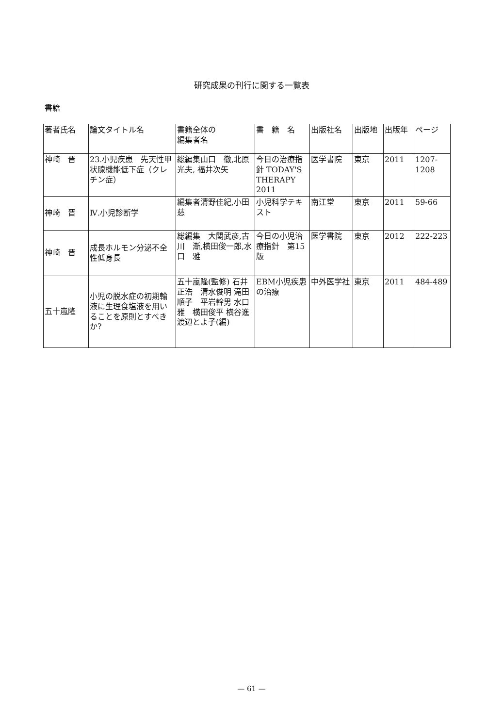研究成果の刊行に関する一覧表
書籍
| 著者氏名 | 論文タイトル名 | 書籍全体の 編集者名 | 書 籍 名 | 出版社名 | 出版地 | 出版年 | ページ |
| --- | --- | --- | --- | --- | --- | --- | --- |
| 神崎 晋 | 23.小児疾患 先天性甲状腺機能低下症（クレチン症） | 総編集山口 徹,北原光夫, 福井次矢 | 今日の治療指針 TODAY'S THERAPY 2011 | 医学書院 | 東京 | 2011 | 1207-1208 |
| 神崎 晋 | Ⅳ.小児診断学 | 編集者清野佳紀,小田 慈 | 小児科学テキスト | 南江堂 | 東京 | 2011 | 59-66 |
| 神崎 晋 | 成長ホルモン分泌不全性低身長 | 総編集 大関武彦,古川 漸,横田俊一郎,水口 雅 | 今日の小児治療指針 第15版 | 医学書院 | 東京 | 2012 | 222-223 |
| 五十嵐隆 | 小児の脱水症の初期輸液に生理食塩液を用いることを原則とすべきか? | 五十嵐隆(監修) 石井正浩 清水俊明 滝田順子 平岩幹男 水口雅 横田俊平 横谷進 渡辺とよ子(編) | EBM小児疾患の治療 | 中外医学社 | 東京 | 2011 | 484-489 |
— 61 —